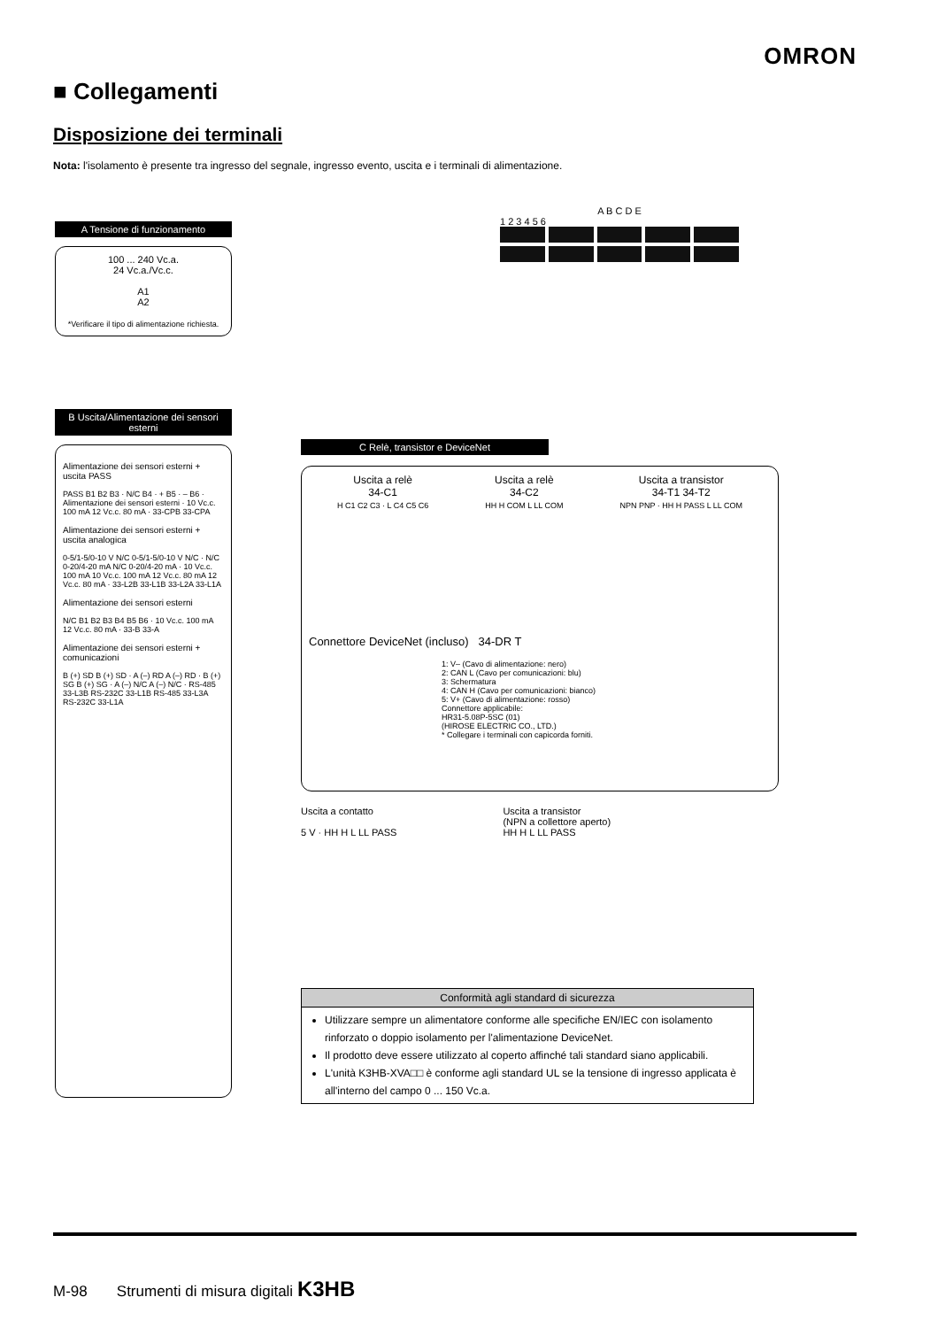OMRON
■ Collegamenti
Disposizione dei terminali
Nota: l'isolamento è presente tra ingresso del segnale, ingresso evento, uscita e i terminali di alimentazione.
A B C D E
1 2 3 4 5 6
A Tensione di funzionamento
100 ... 240 Vc.a.
24 Vc.a./Vc.c.
A1
A2
*Verificare il tipo di alimentazione richiesta.
B Uscita/Alimentazione dei sensori esterni
Alimentazione dei sensori esterni + uscita PASS
PASS B1 B2 B3 · N/C B4 · + B5 · – B6 · Alimentazione dei sensori esterni · 10 Vc.c. 100 mA 12 Vc.c. 80 mA · 33-CPB 33-CPA
Alimentazione dei sensori esterni + uscita analogica
0-5/1-5/0-10 V N/C 0-5/1-5/0-10 V N/C · N/C 0-20/4-20 mA N/C 0-20/4-20 mA · 10 Vc.c. 100 mA 10 Vc.c. 100 mA 12 Vc.c. 80 mA 12 Vc.c. 80 mA · 33-L2B 33-L1B 33-L2A 33-L1A
Alimentazione dei sensori esterni
N/C B1 B2 B3 B4 B5 B6 · 10 Vc.c. 100 mA 12 Vc.c. 80 mA · 33-B 33-A
Alimentazione dei sensori esterni + comunicazioni
B (+) SD B (+) SD · A (–) RD A (–) RD · B (+) SG B (+) SG · A (–) N/C A (–) N/C · RS-485 33-L3B RS-232C 33-L1B RS-485 33-L3A RS-232C 33-L1A
C Relè, transistor e DeviceNet
Uscita a relè
34-C1
H C1 C2 C3 · L C4 C5 C6
Uscita a relè
34-C2
HH H COM L LL COM
Uscita a transistor
34-T1 34-T2
NPN PNP · HH H PASS L LL COM
Connettore DeviceNet (incluso) 34-DR T
1: V– (Cavo di alimentazione: nero)
2: CAN L (Cavo per comunicazioni: blu)
3: Schermatura
4: CAN H (Cavo per comunicazioni: bianco)
5: V+ (Cavo di alimentazione: rosso)
Connettore applicabile:
HR31-5.08P-5SC (01)
(HIROSE ELECTRIC CO., LTD.)
* Collegare i terminali con capicorda forniti.
Uscita a contatto
5 V · HH H L LL PASS
Uscita a transistor
(NPN a collettore aperto)
HH H L LL PASS
Conformità agli standard di sicurezza
Utilizzare sempre un alimentatore conforme alle specifiche EN/IEC con isolamento rinforzato o doppio isolamento per l'alimentazione DeviceNet.
Il prodotto deve essere utilizzato al coperto affinché tali standard siano applicabili.
L'unità K3HB-XVA□□ è conforme agli standard UL se la tensione di ingresso applicata è all'interno del campo 0 ... 150 Vc.a.
M-98 Strumenti di misura digitali K3HB